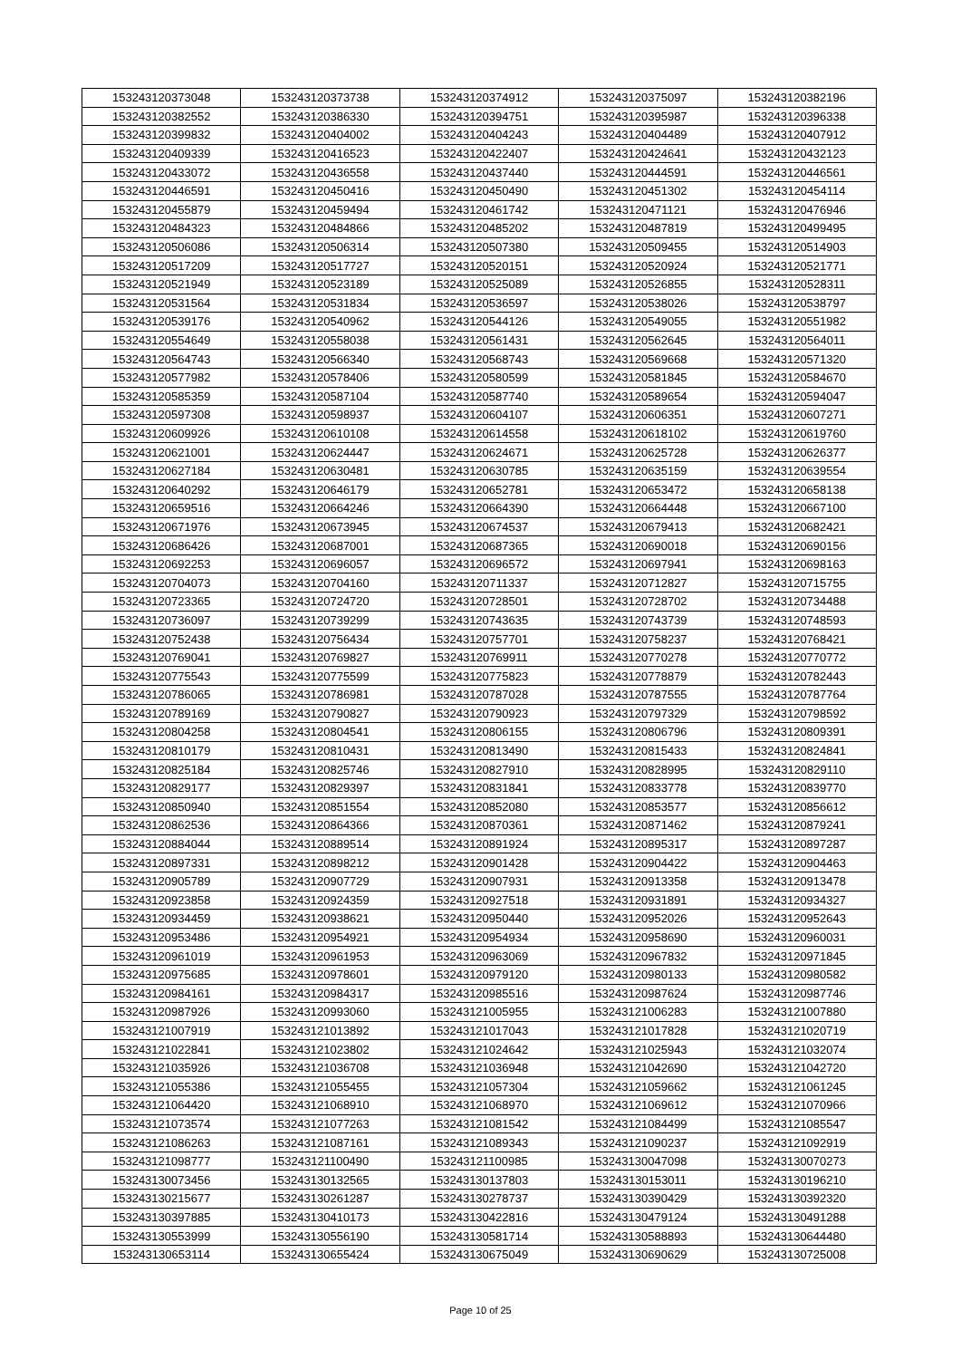| 153243120373048 | 153243120373738 | 153243120374912 | 153243120375097 | 153243120382196 |
| 153243120382552 | 153243120386330 | 153243120394751 | 153243120395987 | 153243120396338 |
| 153243120399832 | 153243120404002 | 153243120404243 | 153243120404489 | 153243120407912 |
| 153243120409339 | 153243120416523 | 153243120422407 | 153243120424641 | 153243120432123 |
| 153243120433072 | 153243120436558 | 153243120437440 | 153243120444591 | 153243120446561 |
| 153243120446591 | 153243120450416 | 153243120450490 | 153243120451302 | 153243120454114 |
| 153243120455879 | 153243120459494 | 153243120461742 | 153243120471121 | 153243120476946 |
| 153243120484323 | 153243120484866 | 153243120485202 | 153243120487819 | 153243120499495 |
| 153243120506086 | 153243120506314 | 153243120507380 | 153243120509455 | 153243120514903 |
| 153243120517209 | 153243120517727 | 153243120520151 | 153243120520924 | 153243120521771 |
| 153243120521949 | 153243120523189 | 153243120525089 | 153243120526855 | 153243120528311 |
| 153243120531564 | 153243120531834 | 153243120536597 | 153243120538026 | 153243120538797 |
| 153243120539176 | 153243120540962 | 153243120544126 | 153243120549055 | 153243120551982 |
| 153243120554649 | 153243120558038 | 153243120561431 | 153243120562645 | 153243120564011 |
| 153243120564743 | 153243120566340 | 153243120568743 | 153243120569668 | 153243120571320 |
| 153243120577982 | 153243120578406 | 153243120580599 | 153243120581845 | 153243120584670 |
| 153243120585359 | 153243120587104 | 153243120587740 | 153243120589654 | 153243120594047 |
| 153243120597308 | 153243120598937 | 153243120604107 | 153243120606351 | 153243120607271 |
| 153243120609926 | 153243120610108 | 153243120614558 | 153243120618102 | 153243120619760 |
| 153243120621001 | 153243120624447 | 153243120624671 | 153243120625728 | 153243120626377 |
| 153243120627184 | 153243120630481 | 153243120630785 | 153243120635159 | 153243120639554 |
| 153243120640292 | 153243120646179 | 153243120652781 | 153243120653472 | 153243120658138 |
| 153243120659516 | 153243120664246 | 153243120664390 | 153243120664448 | 153243120667100 |
| 153243120671976 | 153243120673945 | 153243120674537 | 153243120679413 | 153243120682421 |
| 153243120686426 | 153243120687001 | 153243120687365 | 153243120690018 | 153243120690156 |
| 153243120692253 | 153243120696057 | 153243120696572 | 153243120697941 | 153243120698163 |
| 153243120704073 | 153243120704160 | 153243120711337 | 153243120712827 | 153243120715755 |
| 153243120723365 | 153243120724720 | 153243120728501 | 153243120728702 | 153243120734488 |
| 153243120736097 | 153243120739299 | 153243120743635 | 153243120743739 | 153243120748593 |
| 153243120752438 | 153243120756434 | 153243120757701 | 153243120758237 | 153243120768421 |
| 153243120769041 | 153243120769827 | 153243120769911 | 153243120770278 | 153243120770772 |
| 153243120775543 | 153243120775599 | 153243120775823 | 153243120778879 | 153243120782443 |
| 153243120786065 | 153243120786981 | 153243120787028 | 153243120787555 | 153243120787764 |
| 153243120789169 | 153243120790827 | 153243120790923 | 153243120797329 | 153243120798592 |
| 153243120804258 | 153243120804541 | 153243120806155 | 153243120806796 | 153243120809391 |
| 153243120810179 | 153243120810431 | 153243120813490 | 153243120815433 | 153243120824841 |
| 153243120825184 | 153243120825746 | 153243120827910 | 153243120828995 | 153243120829110 |
| 153243120829177 | 153243120829397 | 153243120831841 | 153243120833778 | 153243120839770 |
| 153243120850940 | 153243120851554 | 153243120852080 | 153243120853577 | 153243120856612 |
| 153243120862536 | 153243120864366 | 153243120870361 | 153243120871462 | 153243120879241 |
| 153243120884044 | 153243120889514 | 153243120891924 | 153243120895317 | 153243120897287 |
| 153243120897331 | 153243120898212 | 153243120901428 | 153243120904422 | 153243120904463 |
| 153243120905789 | 153243120907729 | 153243120907931 | 153243120913358 | 153243120913478 |
| 153243120923858 | 153243120924359 | 153243120927518 | 153243120931891 | 153243120934327 |
| 153243120934459 | 153243120938621 | 153243120950440 | 153243120952026 | 153243120952643 |
| 153243120953486 | 153243120954921 | 153243120954934 | 153243120958690 | 153243120960031 |
| 153243120961019 | 153243120961953 | 153243120963069 | 153243120967832 | 153243120971845 |
| 153243120975685 | 153243120978601 | 153243120979120 | 153243120980133 | 153243120980582 |
| 153243120984161 | 153243120984317 | 153243120985516 | 153243120987624 | 153243120987746 |
| 153243120987926 | 153243120993060 | 153243121005955 | 153243121006283 | 153243121007880 |
| 153243121007919 | 153243121013892 | 153243121017043 | 153243121017828 | 153243121020719 |
| 153243121022841 | 153243121023802 | 153243121024642 | 153243121025943 | 153243121032074 |
| 153243121035926 | 153243121036708 | 153243121036948 | 153243121042690 | 153243121042720 |
| 153243121055386 | 153243121055455 | 153243121057304 | 153243121059662 | 153243121061245 |
| 153243121064420 | 153243121068910 | 153243121068970 | 153243121069612 | 153243121070966 |
| 153243121073574 | 153243121077263 | 153243121081542 | 153243121084499 | 153243121085547 |
| 153243121086263 | 153243121087161 | 153243121089343 | 153243121090237 | 153243121092919 |
| 153243121098777 | 153243121100490 | 153243121100985 | 153243130047098 | 153243130070273 |
| 153243130073456 | 153243130132565 | 153243130137803 | 153243130153011 | 153243130196210 |
| 153243130215677 | 153243130261287 | 153243130278737 | 153243130390429 | 153243130392320 |
| 153243130397885 | 153243130410173 | 153243130422816 | 153243130479124 | 153243130491288 |
| 153243130553999 | 153243130556190 | 153243130581714 | 153243130588893 | 153243130644480 |
| 153243130653114 | 153243130655424 | 153243130675049 | 153243130690629 | 153243130725008 |
Page 10 of 25